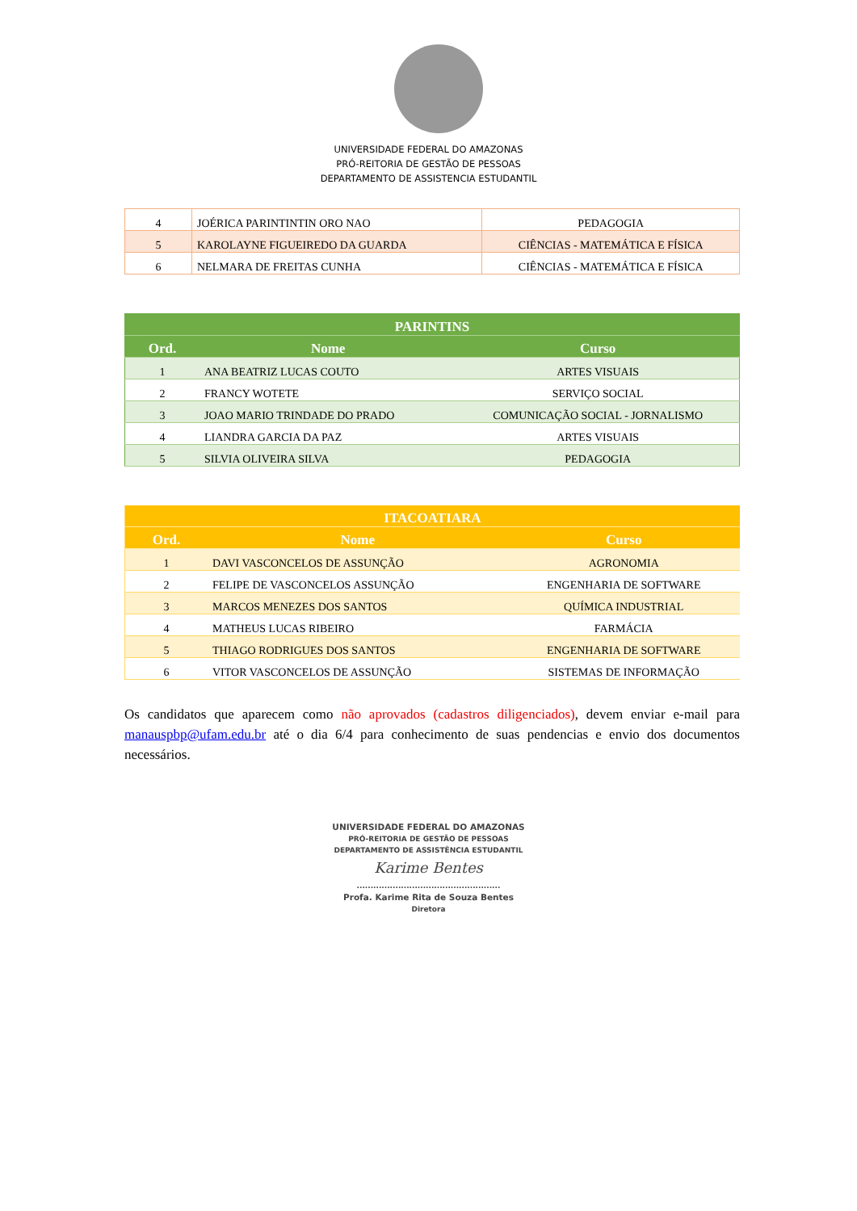UNIVERSIDADE FEDERAL DO AMAZONAS
PRÓ-REITORIA DE GESTÃO DE PESSOAS
DEPARTAMENTO DE ASSISTENCIA ESTUDANTIL
| 4 | JOÉRICA PARINTINTIN ORO NAO | PEDAGOGIA |
| 5 | KAROLAYNE FIGUEIREDO DA GUARDA | CIÊNCIAS - MATEMÁTICA E FÍSICA |
| 6 | NELMARA DE FREITAS CUNHA | CIÊNCIAS - MATEMÁTICA E FÍSICA |
| PARINTINS | | |
| --- | --- | --- |
| Ord. | Nome | Curso |
| 1 | ANA BEATRIZ LUCAS COUTO | ARTES VISUAIS |
| 2 | FRANCY WOTETE | SERVIÇO SOCIAL |
| 3 | JOAO MARIO TRINDADE DO PRADO | COMUNICAÇÃO SOCIAL - JORNALISMO |
| 4 | LIANDRA GARCIA DA PAZ | ARTES VISUAIS |
| 5 | SILVIA OLIVEIRA SILVA | PEDAGOGIA |
| ITACOATIARA | | |
| --- | --- | --- |
| Ord. | Nome | Curso |
| 1 | DAVI VASCONCELOS DE ASSUNÇÃO | AGRONOMIA |
| 2 | FELIPE DE VASCONCELOS ASSUNÇÃO | ENGENHARIA DE SOFTWARE |
| 3 | MARCOS MENEZES DOS SANTOS | QUÍMICA INDUSTRIAL |
| 4 | MATHEUS LUCAS RIBEIRO | FARMÁCIA |
| 5 | THIAGO RODRIGUES DOS SANTOS | ENGENHARIA DE SOFTWARE |
| 6 | VITOR VASCONCELOS DE ASSUNÇÃO | SISTEMAS DE INFORMAÇÃO |
Os candidatos que aparecem como não aprovados (cadastros diligenciados), devem enviar e-mail para manauspbp@ufam.edu.br até o dia 6/4 para conhecimento de suas pendencias e envio dos documentos necessários.
UNIVERSIDADE FEDERAL DO AMAZONAS
PRÓ-REITORIA DE GESTÃO DE PESSOAS
DEPARTAMENTO DE ASSISTÊNCIA ESTUDANTIL
Karime Bentes
....................................................
Profa. Karime Rita de Souza Bentes
Diretora